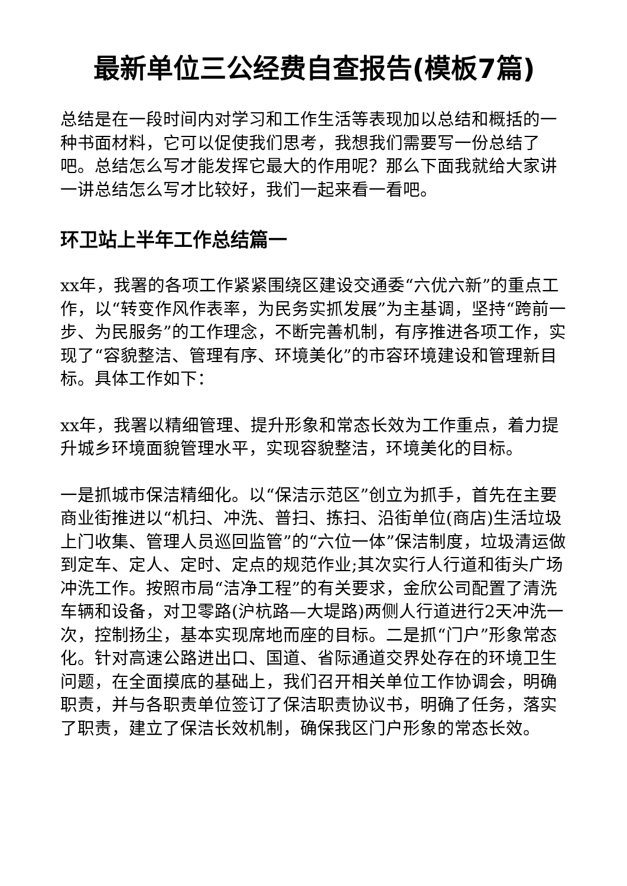最新单位三公经费自查报告(模板7篇)
总结是在一段时间内对学习和工作生活等表现加以总结和概括的一种书面材料，它可以促使我们思考，我想我们需要写一份总结了吧。总结怎么写才能发挥它最大的作用呢？那么下面我就给大家讲一讲总结怎么写才比较好，我们一起来看一看吧。
环卫站上半年工作总结篇一
xx年，我署的各项工作紧紧围绕区建设交通委“六优六新”的重点工作，以“转变作风作表率，为民务实抓发展”为主基调，坚持“跨前一步、为民服务”的工作理念，不断完善机制，有序推进各项工作，实现了“容貌整洁、管理有序、环境美化”的市容环境建设和管理新目标。具体工作如下：
xx年，我署以精细管理、提升形象和常态长效为工作重点，着力提升城乡环境面貌管理水平，实现容貌整洁，环境美化的目标。
一是抓城市保洁精细化。以“保洁示范区”创立为抓手，首先在主要商业街推进以“机扫、冲洗、普扫、拣扫、沿街单位(商店)生活垃圾上门收集、管理人员巡回监管”的“六位一体”保洁制度，垃圾清运做到定车、定人、定时、定点的规范作业;其次实行人行道和街头广场冲洗工作。按照市局“洁净工程”的有关要求，金欣公司配置了清洗车辆和设备，对卫零路(沪杭路—大堤路)两侧人行道进行2天冲洗一次，控制扬尘，基本实现席地而座的目标。二是抓“门户”形象常态化。针对高速公路进出口、国道、省际通道交界处存在的环境卫生问题，在全面摸底的基础上，我们召开相关单位工作协调会，明确职责，并与各职责单位签订了保洁职责协议书，明确了任务，落实了职责，建立了保洁长效机制，确保我区门户形象的常态长效。